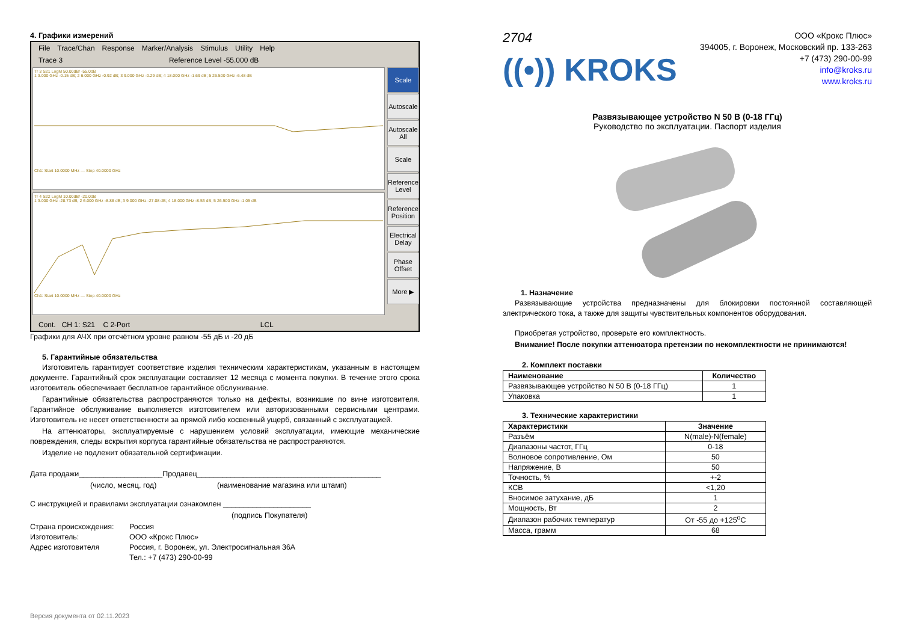4. Графики измерений
File Trace/Chan Response Marker/Analysis Stimulus Utility Help
Trace 3 Reference Level -55.000 dB
Tr 3 S21 LogM 50.00dB/ -55.0dB
1 3.000 GHz -0.15 dB; 2 6.000 GHz -0.92 dB; 3 9.000 GHz -0.29 dB; 4 18.000 GHz -1.69 dB; 5 26.500 GHz -6.48 dB
Ch1: Start 10.0000 MHz — Stop 40.0000 GHz
Tr 4 S22 LogM 10.00dB/ -20.0dB
1 3.000 GHz -28.73 dB; 2 6.000 GHz -8.88 dB; 3 9.000 GHz -27.08 dB; 4 18.000 GHz -8.53 dB; 5 26.500 GHz -1.05 dB
Ch1: Start 10.0000 MHz — Stop 40.0000 GHz
Scale
Autoscale
Autoscale All
Scale
Reference Level
Reference Position
Electrical Delay
Phase Offset
More ▶
Cont. CH 1: S21 C 2-Port LCL
Графики для АЧХ при отсчётном уровне равном -55 дБ и -20 дБ
5. Гарантийные обязательства
Изготовитель гарантирует соответствие изделия техническим характеристикам, указанным в настоящем документе. Гарантийный срок эксплуатации составляет 12 месяца с момента покупки. В течение этого срока изготовитель обеспечивает бесплатное гарантийное обслуживание.
Гарантийные обязательства распространяются только на дефекты, возникшие по вине изготовителя. Гарантийное обслуживание выполняется изготовителем или авторизованными сервисными центрами. Изготовитель не несет ответственности за прямой либо косвенный ущерб, связанный с эксплуатацией.
На аттенюаторы, эксплуатируемые с нарушением условий эксплуатации, имеющие механические повреждения, следы вскрытия корпуса гарантийные обязательства не распространяются.
Изделие не подлежит обязательной сертификации.
Дата продажи____________________Продавец____________________________________________
(число, месяц, год) (наименование магазина или штамп)
С инструкцией и правилами эксплуатации ознакомлен _____________________
(подпись Покупателя)
Страна происхождения:
Россия
Изготовитель:
ООО «Крокс Плюс»
Адрес изготовителя
Россия, г. Воронеж, ул. Электросигнальная 36А
Тел.: +7 (473) 290-00-99
Версия документа от 02.11.2023
2704
((•)) KROKS
ООО «Крокс Плюс»
394005, г. Воронеж, Московский пр. 133-263
+7 (473) 290-00-99
info@kroks.ru
www.kroks.ru
Развязывающее устройство N 50 B (0-18 ГГц)
Руководство по эксплуатации. Паспорт изделия
1. Назначение
Развязывающие устройства предназначены для блокировки постоянной составляющей электрического тока, а также для защиты чувствительных компонентов оборудования.
Приобретая устройство, проверьте его комплектность.
Внимание! После покупки аттенюатора претензии по некомплектности не принимаются!
2. Комплект поставки
| Наименование | Количество |
| --- | --- |
| Развязывающее устройство N 50 B (0-18 ГГц) | 1 |
| Упаковка | 1 |
3. Технические характеристики
| Характеристики | Значение |
| --- | --- |
| Разъём | N(male)-N(female) |
| Диапазоны частот, ГГц | 0-18 |
| Волновое сопротивление, Ом | 50 |
| Напряжение, В | 50 |
| Точность, % | +-2 |
| КСВ | <1,20 |
| Вносимое затухание, дБ | 1 |
| Мощность, Вт | 2 |
| Диапазон рабочих температур | От -55 до +125<sup>о</sup>С |
| Масса, грамм | 68 |